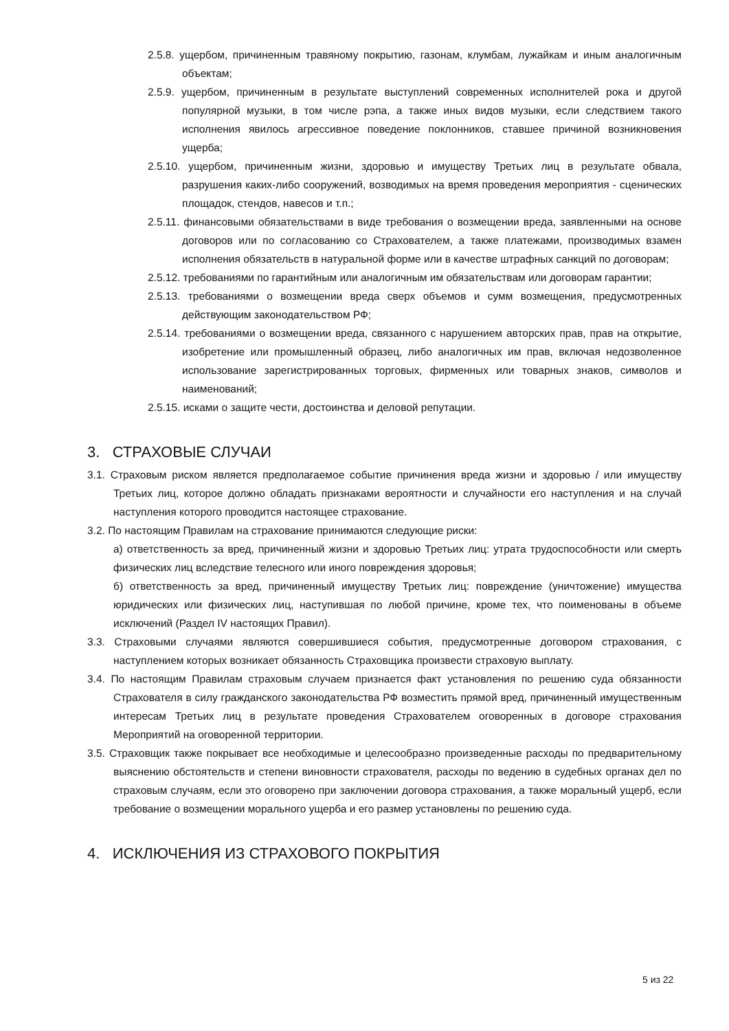2.5.8. ущербом, причиненным травяному покрытию, газонам, клумбам, лужайкам и иным аналогичным объектам;
2.5.9. ущербом, причиненным в результате выступлений современных исполнителей рока и другой популярной музыки, в том числе рэпа, а также иных видов музыки, если следствием такого исполнения явилось агрессивное поведение поклонников, ставшее причиной возникновения ущерба;
2.5.10. ущербом, причиненным жизни, здоровью и имуществу Третьих лиц в результате обвала, разрушения каких-либо сооружений, возводимых на время проведения мероприятия - сценических площадок, стендов, навесов и т.п.;
2.5.11. финансовыми обязательствами в виде требования о возмещении вреда, заявленными на основе договоров или по согласованию со Страхователем, а также платежами, производимых взамен исполнения обязательств в натуральной форме или в качестве штрафных санкций по договорам;
2.5.12. требованиями по гарантийным или аналогичным им обязательствам или договорам гарантии;
2.5.13. требованиями о возмещении вреда сверх объемов и сумм возмещения, предусмотренных действующим законодательством РФ;
2.5.14. требованиями о возмещении вреда, связанного с нарушением авторских прав, прав на открытие, изобретение или промышленный образец, либо аналогичных им прав, включая недозволенное использование зарегистрированных торговых, фирменных или товарных знаков, символов и наименований;
2.5.15. исками о защите чести, достоинства и деловой репутации.
3. СТРАХОВЫЕ СЛУЧАИ
3.1. Страховым риском является предполагаемое событие причинения вреда жизни и здоровью / или имуществу Третьих лиц, которое должно обладать признаками вероятности и случайности его наступления и на случай наступления которого проводится настоящее страхование.
3.2. По настоящим Правилам на страхование принимаются следующие риски:
а) ответственность за вред, причиненный жизни и здоровью Третьих лиц: утрата трудоспособности или смерть физических лиц вследствие телесного или иного повреждения здоровья;
б) ответственность за вред, причиненный имуществу Третьих лиц: повреждение (уничтожение) имущества юридических или физических лиц, наступившая по любой причине, кроме тех, что поименованы в объеме исключений (Раздел IV настоящих Правил).
3.3. Страховыми случаями являются совершившиеся события, предусмотренные договором страхования, с наступлением которых возникает обязанность Страховщика произвести страховую выплату.
3.4. По настоящим Правилам страховым случаем признается факт установления по решению суда обязанности Страхователя в силу гражданского законодательства РФ возместить прямой вред, причиненный имущественным интересам Третьих лиц в результате проведения Страхователем оговоренных в договоре страхования Мероприятий на оговоренной территории.
3.5. Страховщик также покрывает все необходимые и целесообразно произведенные расходы по предварительному выяснению обстоятельств и степени виновности страхователя, расходы по ведению в судебных органах дел по страховым случаям, если это оговорено при заключении договора страхования, а также моральный ущерб, если требование о возмещении морального ущерба и его размер установлены по решению суда.
4. ИСКЛЮЧЕНИЯ ИЗ СТРАХОВОГО ПОКРЫТИЯ
5 из 22